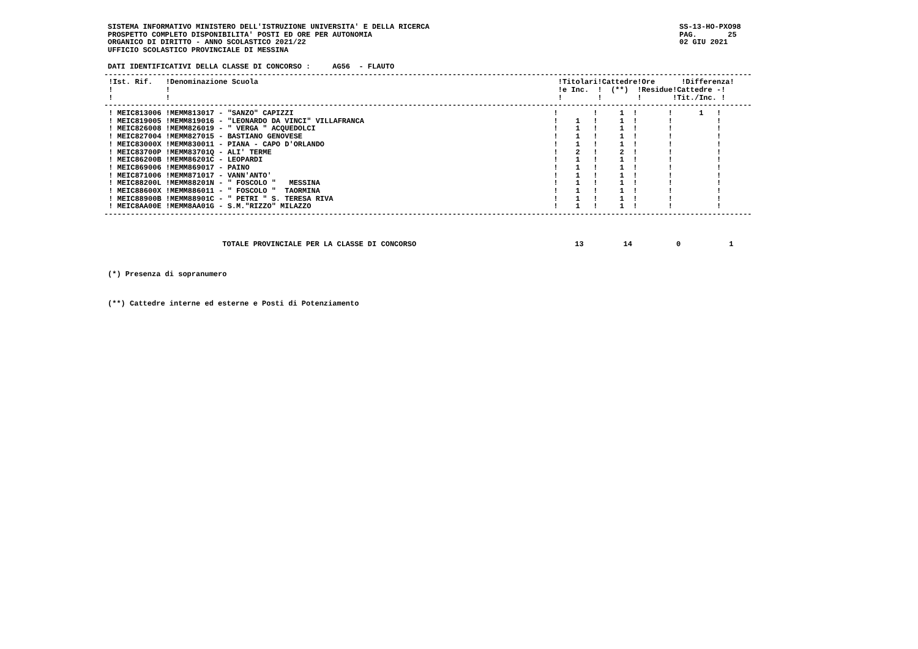SISTEMA INFORMATIVO MINISTERO DELL'ISTRUZIONE UNIVERSITA' E DELLA RICERCA
PROSPETTO COMPLETO DISPONIBILITA' POSTI ED ORE PER AUTONOMIA
ORGANICO DI DIRITTO - ANNO SCOLASTICO 2021/22
UFFICIO SCOLASTICO PROVINCIALE DI MESSINA
SS-13-HO-PXO98
PAG.       25
02 GIU 2021
DATI IDENTIFICATIVI DELLA CLASSE DI CONCORSO :     AG56  - FLAUTO
---------------------------------------------------------------------------------------------------------------------------------------------------
 !Ist. Rif.   !Denominazione Scuola                                                                    !Titolari!Cattedre!Ore      !Differenza!
 !            !                                                                                        !e Inc.  !  (**)  !Residue!Cattedre -!
 !            !                                                                                        !        !        !       !Tit./Inc. !
---------------------------------------------------------------------------------------------------------------------------------------------------
 ! MEIC813006 !MEMM813017 - "SANZO" CAPIZZI                                                           !        !     1  !       !      1   !
 ! MEIC819005 !MEMM819016 - "LEONARDO DA VINCI" VILLAFRANCA                                           !    1   !     1  !       !          !
 ! MEIC826008 !MEMM826019 - " VERGA " ACQUEDOLCI                                                      !    1   !     1  !       !          !
 ! MEIC827004 !MEMM827015 - BASTIANO GENOVESE                                                         !    1   !     1  !       !          !
 ! MEIC83000X !MEMM830011 - PIANA - CAPO D'ORLANDO                                                    !    1   !     1  !       !          !
 ! MEIC83700P !MEMM83701Q - ALI' TERME                                                                !    2   !     2  !       !          !
 ! MEIC86200B !MEMM86201C - LEOPARDI                                                                  !    1   !     1  !       !          !
 ! MEIC869006 !MEMM869017 - PAINO                                                                     !    1   !     1  !       !          !
 ! MEIC871006 !MEMM871017 - VANN'ANTO'                                                                !    1   !     1  !       !          !
 ! MEIC88200L !MEMM88201N - " FOSCOLO "   MESSINA                                                     !    1   !     1  !       !          !
 ! MEIC88600X !MEMM886011 - " FOSCOLO "  TAORMINA                                                     !    1   !     1  !       !          !
 ! MEIC88900B !MEMM88901C - " PETRI " S. TERESA RIVA                                                  !    1   !     1  !       !          !
 ! MEIC8AA00E !MEMM8AA01G - S.M."RIZZO" MILAZZO                                                       !    1   !     1  !       !          !
---------------------------------------------------------------------------------------------------------------------------------------------------
                          TOTALE PROVINCIALE PER LA CLASSE DI CONCORSO                                    13         14          0           1
(*) Presenza di sopranumero
(**) Cattedre interne ed esterne e Posti di Potenziamento